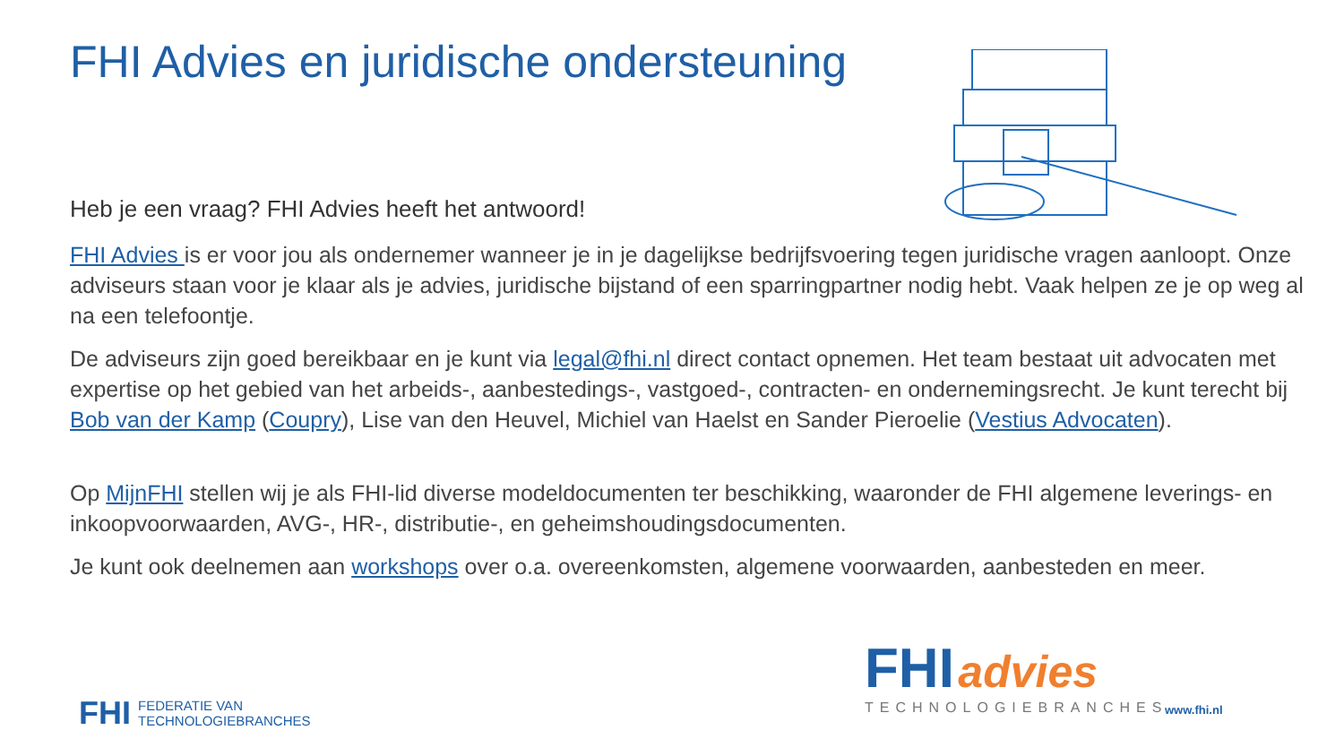FHI Advies en juridische ondersteuning
Heb je een vraag? FHI Advies heeft het antwoord!
FHI Advies is er voor jou als ondernemer wanneer je in je dagelijkse bedrijfsvoering tegen juridische vragen aanloopt. Onze adviseurs staan voor je klaar als je advies, juridische bijstand of een sparringpartner nodig hebt. Vaak helpen ze je op weg al na een telefoontje.
De adviseurs zijn goed bereikbaar en je kunt via legal@fhi.nl direct contact opnemen. Het team bestaat uit advocaten met expertise op het gebied van het arbeids-, aanbestedings-, vastgoed-, contracten- en ondernemingsrecht. Je kunt terecht bij Bob van der Kamp (Coupry), Lise van den Heuvel, Michiel van Haelst en Sander Pieroelie (Vestius Advocaten).
Op MijnFHI stellen wij je als FHI-lid diverse modeldocumenten ter beschikking, waaronder de FHI algemene leverings- en inkoopvoorwaarden, AVG-, HR-, distributie-, en geheimshoudingsdocumenten.
Je kunt ook deelnemen aan workshops over o.a. overeenkomsten, algemene voorwaarden, aanbesteden en meer.
FHI advies
TECHNOLOGIEBRANCHES
FHI FEDERATIE VAN
TECHNOLOGIEBRANCHES
www.fhi.nl